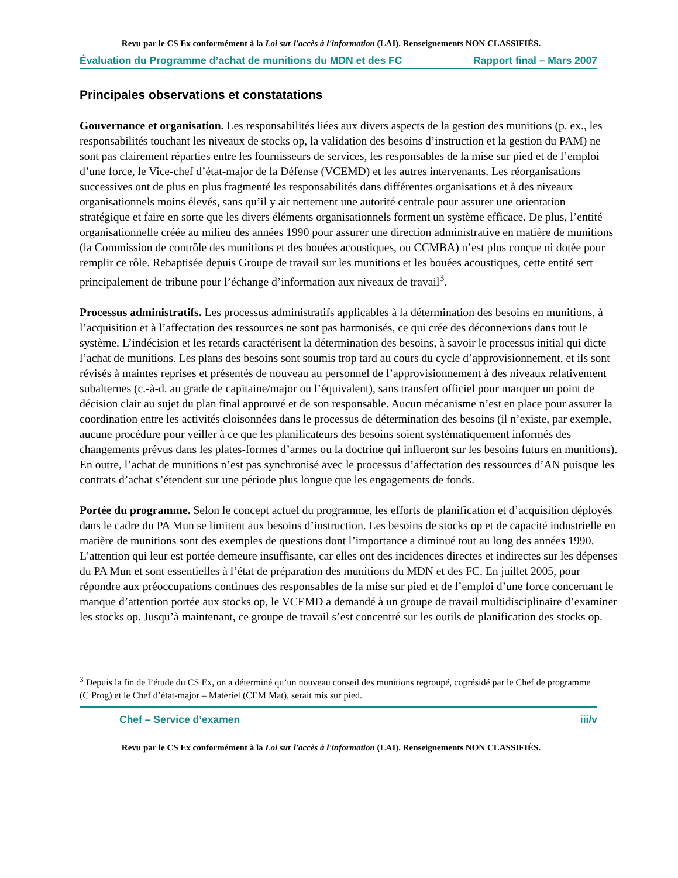Revu par le CS Ex conformément à la Loi sur l'accès à l'information (LAI). Renseignements NON CLASSIFIÉS.
Évaluation du Programme d’achat de munitions du MDN et des FC Rapport final – Mars 2007
Principales observations et constatations
Gouvernance et organisation. Les responsabilités liées aux divers aspects de la gestion des munitions (p. ex., les responsabilités touchant les niveaux de stocks op, la validation des besoins d’instruction et la gestion du PAM) ne sont pas clairement réparties entre les fournisseurs de services, les responsables de la mise sur pied et de l’emploi d’une force, le Vice-chef d’état-major de la Défense (VCEMD) et les autres intervenants. Les réorganisations successives ont de plus en plus fragmenté les responsabilités dans différentes organisations et à des niveaux organisationnels moins élevés, sans qu’il y ait nettement une autorité centrale pour assurer une orientation stratégique et faire en sorte que les divers éléments organisationnels forment un système efficace. De plus, l’entité organisationnelle créée au milieu des années 1990 pour assurer une direction administrative en matière de munitions (la Commission de contrôle des munitions et des bouées acoustiques, ou CCMBA) n’est plus conçue ni dotée pour remplir ce rôle. Rebaptisée depuis Groupe de travail sur les munitions et les bouées acoustiques, cette entité sert principalement de tribune pour l’échange d’information aux niveaux de travail<sup>3</sup>.
Processus administratifs. Les processus administratifs applicables à la détermination des besoins en munitions, à l’acquisition et à l’affectation des ressources ne sont pas harmonisés, ce qui crée des déconnexions dans tout le système. L’indécision et les retards caractérisent la détermination des besoins, à savoir le processus initial qui dicte l’achat de munitions. Les plans des besoins sont soumis trop tard au cours du cycle d’approvisionnement, et ils sont révisés à maintes reprises et présentés de nouveau au personnel de l’approvisionnement à des niveaux relativement subalternes (c.-à-d. au grade de capitaine/major ou l’équivalent), sans transfert officiel pour marquer un point de décision clair au sujet du plan final approuvé et de son responsable. Aucun mécanisme n’est en place pour assurer la coordination entre les activités cloisonnées dans le processus de détermination des besoins (il n’existe, par exemple, aucune procédure pour veiller à ce que les planificateurs des besoins soient systématiquement informés des changements prévus dans les plates-formes d’armes ou la doctrine qui influeront sur les besoins futurs en munitions). En outre, l’achat de munitions n’est pas synchronisé avec le processus d’affectation des ressources d’AN puisque les contrats d’achat s’étendent sur une période plus longue que les engagements de fonds.
Portée du programme. Selon le concept actuel du programme, les efforts de planification et d’acquisition déployés dans le cadre du PA Mun se limitent aux besoins d’instruction. Les besoins de stocks op et de capacité industrielle en matière de munitions sont des exemples de questions dont l’importance a diminué tout au long des années 1990. L’attention qui leur est portée demeure insuffisante, car elles ont des incidences directes et indirectes sur les dépenses du PA Mun et sont essentielles à l’état de préparation des munitions du MDN et des FC. En juillet 2005, pour répondre aux préoccupations continues des responsables de la mise sur pied et de l’emploi d’une force concernant le manque d’attention portée aux stocks op, le VCEMD a demandé à un groupe de travail multidisciplinaire d’examiner les stocks op. Jusqu’à maintenant, ce groupe de travail s’est concentré sur les outils de planification des stocks op.
<sup>3</sup> Depuis la fin de l’étude du CS Ex, on a déterminé qu’un nouveau conseil des munitions regroupé, coprésidé par le Chef de programme (C Prog) et le Chef d’état-major – Matériel (CEM Mat), serait mis sur pied.
Chef – Service d’examen iii/v
Revu par le CS Ex conformément à la Loi sur l'accès à l'information (LAI). Renseignements NON CLASSIFIÉS.